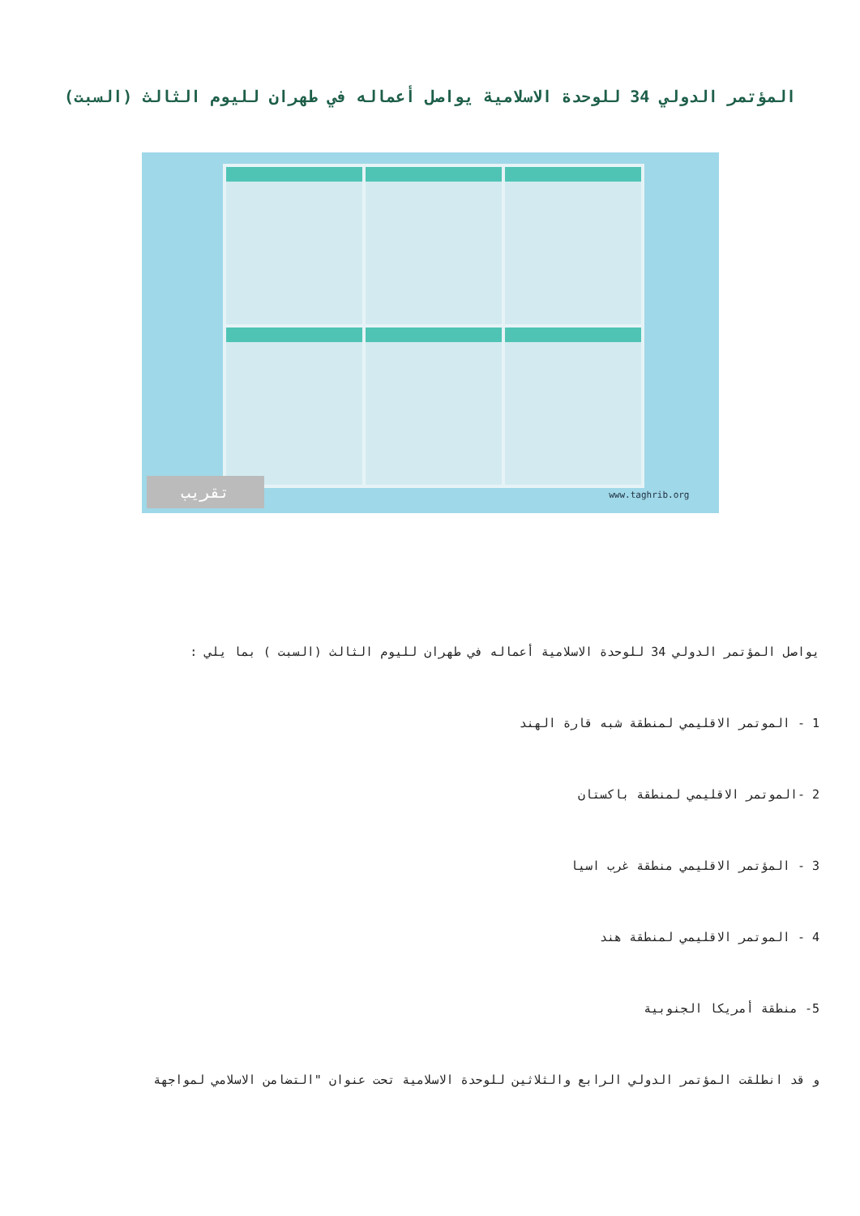المؤتمر الدولي 34 للوحدة الاسلامية يواصل أعماله في طهران لليوم الثالث (السبت)
تقريب www.taghrib.org
يواصل المؤتمر الدولي 34 للوحدة الاسلامية أعماله في طهران لليوم الثالث (السبت ) بما يلي :
1 - الموتمر الاقليمي لمنطقة شبه قارة الهند
2 -الموتمر الاقليمي لمنطقة باكستان
3 - المؤتمر الاقليمي منطقة غرب اسيا
4 - الموتمر الاقليمي لمنطقة هند
5- منطقة أمريكا الجنوبية
و قد انطلقت المؤتمر الدولي الرابع والثلاثين للوحدة الاسلامية تحت عنوان "التضامن الاسلامي لمواجهة